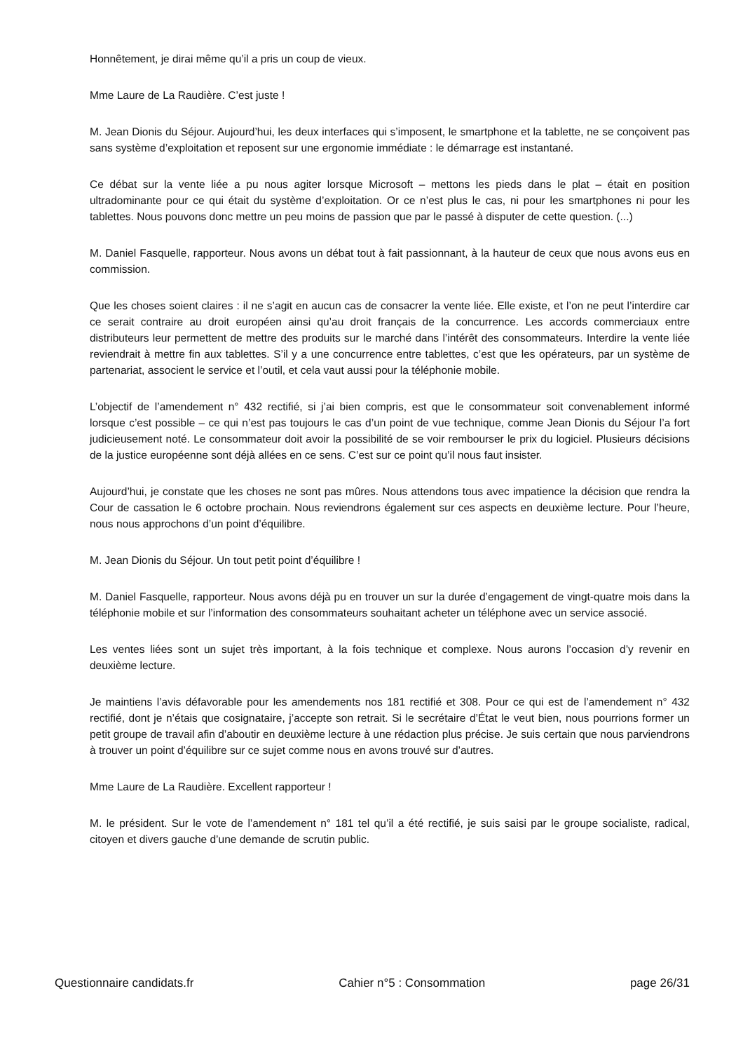Honnêtement, je dirai même qu’il a pris un coup de vieux.
Mme Laure de La Raudière. C’est juste !
M. Jean Dionis du Séjour. Aujourd’hui, les deux interfaces qui s’imposent, le smartphone et la tablette, ne se conçoivent pas sans système d’exploitation et reposent sur une ergonomie immédiate : le démarrage est instantané.
Ce débat sur la vente liée a pu nous agiter lorsque Microsoft – mettons les pieds dans le plat – était en position ultradominante pour ce qui était du système d’exploitation. Or ce n’est plus le cas, ni pour les smartphones ni pour les tablettes. Nous pouvons donc mettre un peu moins de passion que par le passé à disputer de cette question. (...)
M. Daniel Fasquelle, rapporteur. Nous avons un débat tout à fait passionnant, à la hauteur de ceux que nous avons eus en commission.
Que les choses soient claires : il ne s’agit en aucun cas de consacrer la vente liée. Elle existe, et l’on ne peut l’interdire car ce serait contraire au droit européen ainsi qu’au droit français de la concurrence. Les accords commerciaux entre distributeurs leur permettent de mettre des produits sur le marché dans l’intérêt des consommateurs. Interdire la vente liée reviendrait à mettre fin aux tablettes. S’il y a une concurrence entre tablettes, c’est que les opérateurs, par un système de partenariat, associent le service et l’outil, et cela vaut aussi pour la téléphonie mobile.
L’objectif de l’amendement n° 432 rectifié, si j’ai bien compris, est que le consommateur soit convenablement informé lorsque c’est possible – ce qui n’est pas toujours le cas d’un point de vue technique, comme Jean Dionis du Séjour l’a fort judicieusement noté. Le consommateur doit avoir la possibilité de se voir rembourser le prix du logiciel. Plusieurs décisions de la justice européenne sont déjà allées en ce sens. C’est sur ce point qu’il nous faut insister.
Aujourd’hui, je constate que les choses ne sont pas mûres. Nous attendons tous avec impatience la décision que rendra la Cour de cassation le 6 octobre prochain. Nous reviendrons également sur ces aspects en deuxième lecture. Pour l’heure, nous nous approchons d’un point d’équilibre.
M. Jean Dionis du Séjour. Un tout petit point d’équilibre !
M. Daniel Fasquelle, rapporteur. Nous avons déjà pu en trouver un sur la durée d’engagement de vingt-quatre mois dans la téléphonie mobile et sur l’information des consommateurs souhaitant acheter un téléphone avec un service associé.
Les ventes liées sont un sujet très important, à la fois technique et complexe. Nous aurons l’occasion d’y revenir en deuxième lecture.
Je maintiens l’avis défavorable pour les amendements nos 181 rectifié et 308. Pour ce qui est de l’amendement n° 432 rectifié, dont je n’étais que cosignataire, j’accepte son retrait. Si le secrétaire d’État le veut bien, nous pourrions former un petit groupe de travail afin d’aboutir en deuxième lecture à une rédaction plus précise. Je suis certain que nous parviendrons à trouver un point d’équilibre sur ce sujet comme nous en avons trouvé sur d’autres.
Mme Laure de La Raudière. Excellent rapporteur !
M. le président. Sur le vote de l’amendement n° 181 tel qu’il a été rectifié, je suis saisi par le groupe socialiste, radical, citoyen et divers gauche d’une demande de scrutin public.
Questionnaire candidats.fr Cahier n°5 : Consommation page 26/31